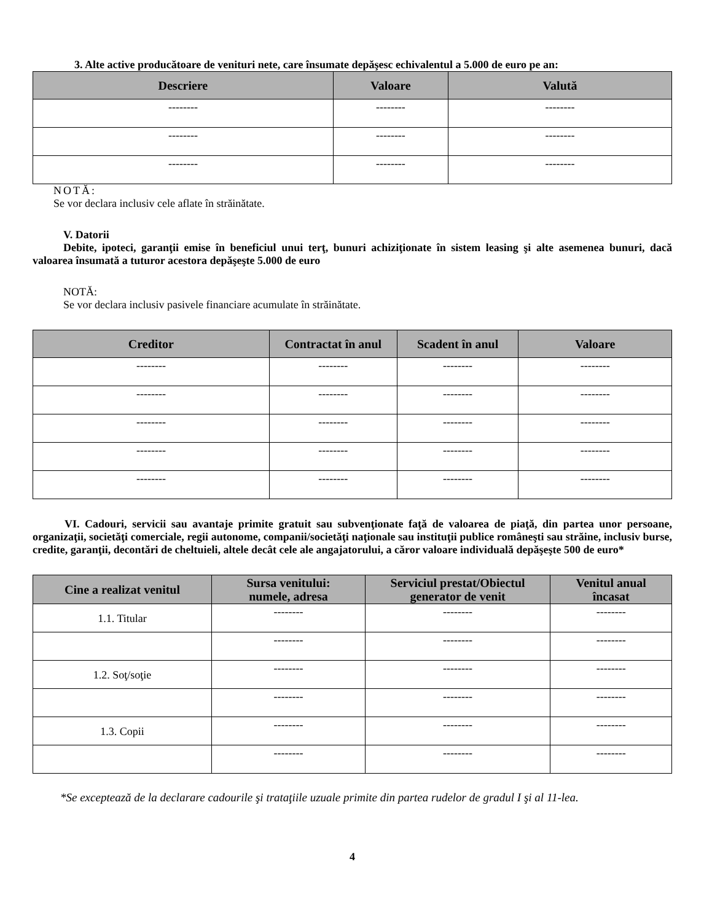3. Alte active producătoare de venituri nete, care însumate depăşesc echivalentul a 5.000 de euro pe an:
| Descriere | Valoare | Valută |
| --- | --- | --- |
| -------- | -------- | -------- |
| -------- | -------- | -------- |
| -------- | -------- | -------- |
NOTĂ:
Se vor declara inclusiv cele aflate în străinătate.
V. Datorii
Debite, ipoteci, garanţii emise în beneficiul unui terţ, bunuri achiziţionate în sistem leasing şi alte asemenea bunuri, dacă valoarea însumată a tuturor acestora depăşeşte 5.000 de euro
NOTĂ:
Se vor declara inclusiv pasivele financiare acumulate în străinătate.
| Creditor | Contractat în anul | Scadent în anul | Valoare |
| --- | --- | --- | --- |
| -------- | -------- | -------- | -------- |
| -------- | -------- | -------- | -------- |
| -------- | -------- | -------- | -------- |
| -------- | -------- | -------- | -------- |
| -------- | -------- | -------- | -------- |
VI. Cadouri, servicii sau avantaje primite gratuit sau subvenţionate faţă de valoarea de piaţă, din partea unor persoane, organizaţii, societăţi comerciale, regii autonome, companii/societăţi naţionale sau instituţii publice româneşti sau străine, inclusiv burse, credite, garanţii, decontări de cheltuieli, altele decât cele ale angajatorului, a căror valoare individuală depăşeşte 500 de euro*
| Cine a realizat venitul | Sursa venitului: numele, adresa | Serviciul prestat/Obiectul generator de venit | Venitul anual încasat |
| --- | --- | --- | --- |
| 1.1. Titular | -------- | -------- | -------- |
| | -------- | -------- | -------- |
| 1.2. Soţ/soţie | -------- | -------- | -------- |
| | -------- | -------- | -------- |
| 1.3. Copii | -------- | -------- | -------- |
| | -------- | -------- | -------- |
*Se exceptează de la declarare cadourile şi trataţiile uzuale primite din partea rudelor de gradul I şi al 11-lea.
4